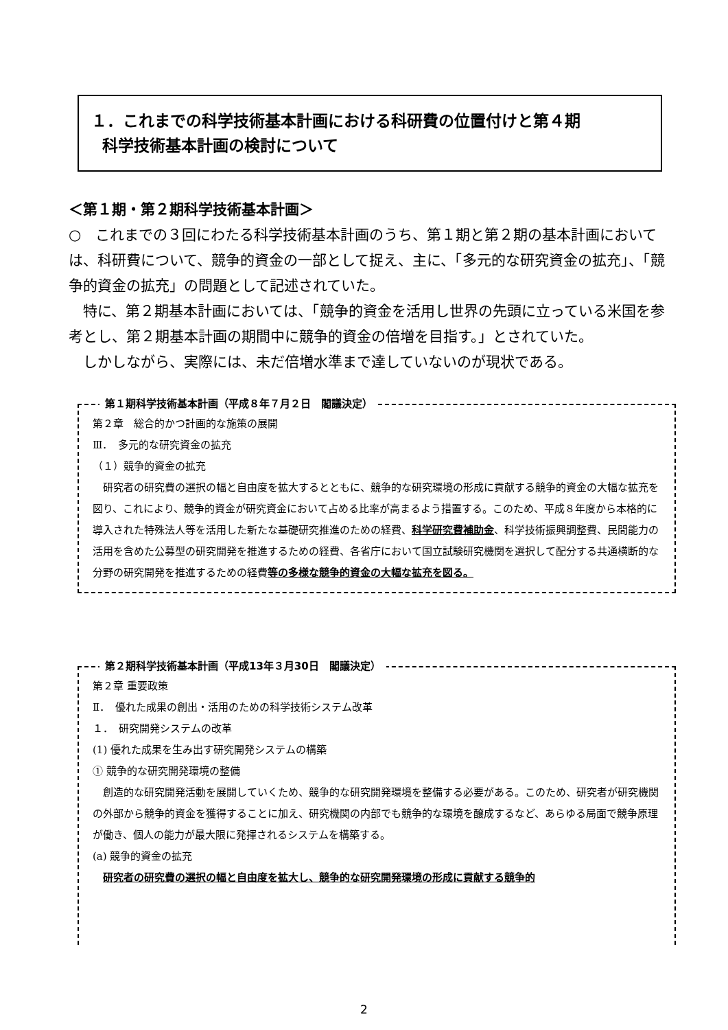１．これまでの科学技術基本計画における科研費の位置付けと第４期
科学技術基本計画の検討について
＜第１期・第２期科学技術基本計画＞
○　これまでの３回にわたる科学技術基本計画のうち、第１期と第２期の基本計画においては、科研費について、競争的資金の一部として捉え、主に、「多元的な研究資金の拡充」、「競争的資金の拡充」の問題として記述されていた。
　特に、第２期基本計画においては、「競争的資金を活用し世界の先頭に立っている米国を参考とし、第２期基本計画の期間中に競争的資金の倍増を目指す。」とされていた。
　しかしながら、実際には、未だ倍増水準まで達していないのが現状である。
第１期科学技術基本計画（平成８年７月２日　閣議決定）
第２章　総合的かつ計画的な施策の展開
Ⅲ．　多元的な研究資金の拡充
（１）競争的資金の拡充
　研究者の研究費の選択の幅と自由度を拡大するとともに、競争的な研究環境の形成に貢献する競争的資金の大幅な拡充を図り、これにより、競争的資金が研究資金において占める比率が高まるよう措置する。このため、平成８年度から本格的に導入された特殊法人等を活用した新たな基礎研究推進のための経費、科学研究費補助金、科学技術振興調整費、民間能力の活用を含めた公募型の研究開発を推進するための経費、各省庁において国立試験研究機関を選択して配分する共通横断的な分野の研究開発を推進するための経費等の多様な競争的資金の大幅な拡充を図る。
第２期科学技術基本計画（平成13年３月30日　閣議決定）
第２章 重要政策
Ⅱ．　優れた成果の創出・活用のための科学技術システム改革
１．　研究開発システムの改革
(1) 優れた成果を生み出す研究開発システムの構築
① 競争的な研究開発環境の整備
　創造的な研究開発活動を展開していくため、競争的な研究開発環境を整備する必要がある。このため、研究者が研究機関の外部から競争的資金を獲得することに加え、研究機関の内部でも競争的な環境を醸成するなど、あらゆる局面で競争原理が働き、個人の能力が最大限に発揮されるシステムを構築する。
(a) 競争的資金の拡充
　研究者の研究費の選択の幅と自由度を拡大し、競争的な研究開発環境の形成に貢献する競争的
2